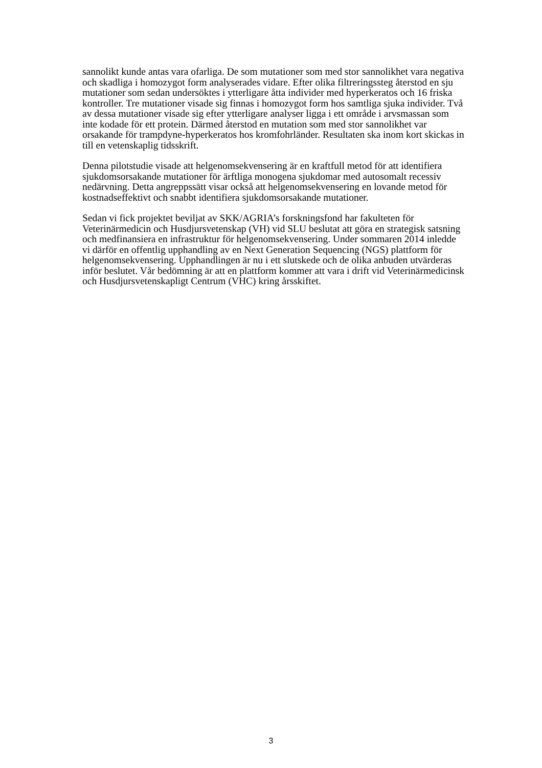sannolikt kunde antas vara ofarliga. De som mutationer som med stor sannolikhet vara negativa och skadliga i homozygot form analyserades vidare. Efter olika filtreringssteg återstod en sju mutationer som sedan undersöktes i ytterligare åtta individer med hyperkeratos och 16 friska kontroller. Tre mutationer visade sig finnas i homozygot form hos samtliga sjuka individer. Två av dessa mutationer visade sig efter ytterligare analyser ligga i ett område i arvsmassan som inte kodade för ett protein. Därmed återstod en mutation som med stor sannolikhet var orsakande för trampdyne-hyperkeratos hos kromfohrländer. Resultaten ska inom kort skickas in till en vetenskaplig tidsskrift.
Denna pilotstudie visade att helgenomsekvensering är en kraftfull metod för att identifiera sjukdomsorsakande mutationer för ärftliga monogena sjukdomar med autosomalt recessiv nedärvning. Detta angreppssätt visar också att helgenomsekvensering en lovande metod för kostnadseffektivt och snabbt identifiera sjukdomsorsakande mutationer.
Sedan vi fick projektet beviljat av SKK/AGRIA’s forskningsfond har fakulteten för Veterinärmedicin och Husdjursvetenskap (VH) vid SLU beslutat att göra en strategisk satsning och medfinansiera en infrastruktur för helgenomsekvensering. Under sommaren 2014 inledde vi därför en offentlig upphandling av en Next Generation Sequencing (NGS) plattform för helgenomsekvensering. Upphandlingen är nu i ett slutskede och de olika anbuden utvärderas inför beslutet. Vår bedömning är att en plattform kommer att vara i drift vid Veterinärmedicinsk och Husdjursvetenskapligt Centrum (VHC) kring årsskiftet.
3